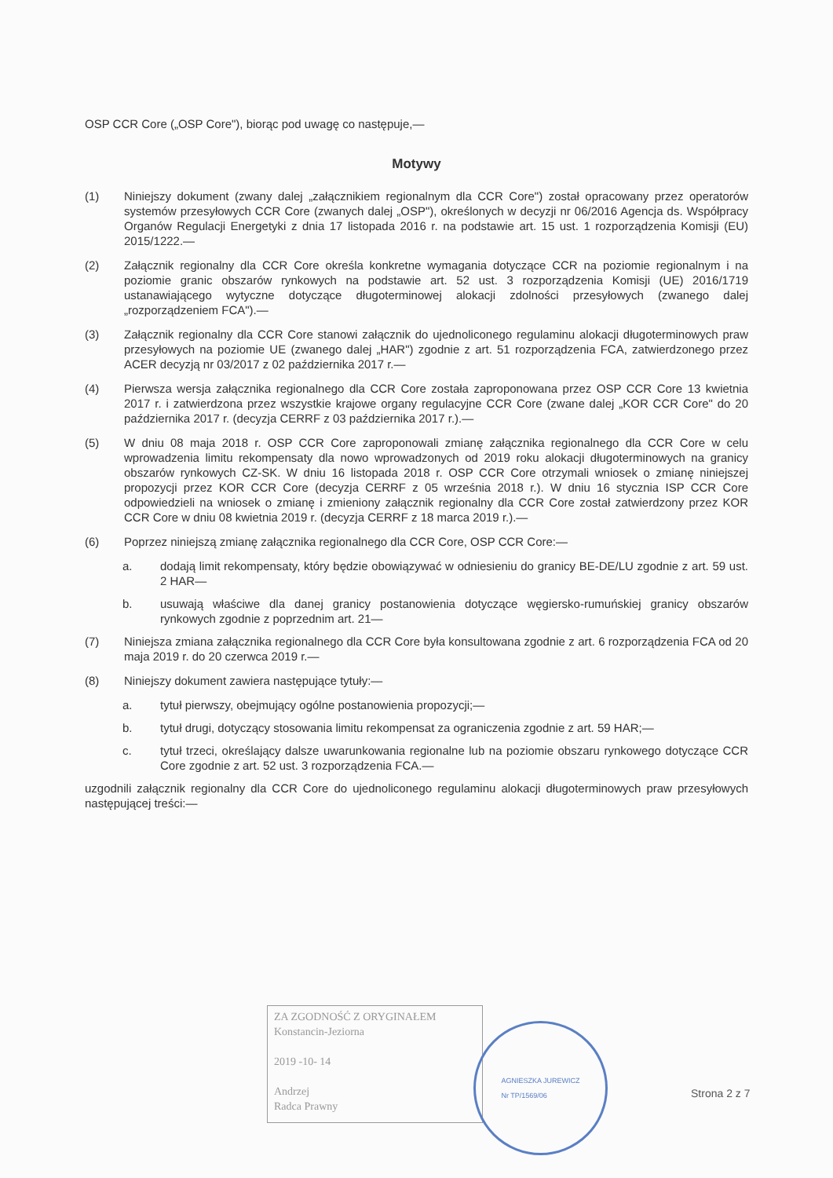OSP CCR Core („OSP Core"), biorąc pod uwagę co następuje,—
Motywy
(1) Niniejszy dokument (zwany dalej „załącznikiem regionalnym dla CCR Core") został opracowany przez operatorów systemów przesyłowych CCR Core (zwanych dalej „OSP"), określonych w decyzji nr 06/2016 Agencja ds. Współpracy Organów Regulacji Energetyki z dnia 17 listopada 2016 r. na podstawie art. 15 ust. 1 rozporządzenia Komisji (EU) 2015/1222.—
(2) Załącznik regionalny dla CCR Core określa konkretne wymagania dotyczące CCR na poziomie regionalnym i na poziomie granic obszarów rynkowych na podstawie art. 52 ust. 3 rozporządzenia Komisji (UE) 2016/1719 ustanawiającego wytyczne dotyczące długoterminowej alokacji zdolności przesyłowych (zwanego dalej „rozporządzeniem FCA").—
(3) Załącznik regionalny dla CCR Core stanowi załącznik do ujednoliconego regulaminu alokacji długoterminowych praw przesyłowych na poziomie UE (zwanego dalej „HAR") zgodnie z art. 51 rozporządzenia FCA, zatwierdzonego przez ACER decyzją nr 03/2017 z 02 października 2017 r.—
(4) Pierwsza wersja załącznika regionalnego dla CCR Core została zaproponowana przez OSP CCR Core 13 kwietnia 2017 r. i zatwierdzona przez wszystkie krajowe organy regulacyjne CCR Core (zwane dalej „KOR CCR Core" do 20 października 2017 r. (decyzja CERRF z 03 października 2017 r.).—
(5) W dniu 08 maja 2018 r. OSP CCR Core zaproponowali zmianę załącznika regionalnego dla CCR Core w celu wprowadzenia limitu rekompensaty dla nowo wprowadzonych od 2019 roku alokacji długoterminowych na granicy obszarów rynkowych CZ-SK. W dniu 16 listopada 2018 r. OSP CCR Core otrzymali wniosek o zmianę niniejszej propozycji przez KOR CCR Core (decyzja CERRF z 05 września 2018 r.). W dniu 16 stycznia ISP CCR Core odpowiedzieli na wniosek o zmianę i zmieniony załącznik regionalny dla CCR Core został zatwierdzony przez KOR CCR Core w dniu 08 kwietnia 2019 r. (decyzja CERRF z 18 marca 2019 r.).—
(6) Poprzez niniejszą zmianę załącznika regionalnego dla CCR Core, OSP CCR Core:—
a. dodają limit rekompensaty, który będzie obowiązywać w odniesieniu do granicy BE-DE/LU zgodnie z art. 59 ust. 2 HAR—
b. usuwają właściwe dla danej granicy postanowienia dotyczące węgiersko-rumuńskiej granicy obszarów rynkowych zgodnie z poprzednim art. 21—
(7) Niniejsza zmiana załącznika regionalnego dla CCR Core była konsultowana zgodnie z art. 6 rozporządzenia FCA od 20 maja 2019 r. do 20 czerwca 2019 r.—
(8) Niniejszy dokument zawiera następujące tytuły:—
a. tytuł pierwszy, obejmujący ogólne postanowienia propozycji;—
b. tytuł drugi, dotyczący stosowania limitu rekompensat za ograniczenia zgodnie z art. 59 HAR;—
c. tytuł trzeci, określający dalsze uwarunkowania regionalne lub na poziomie obszaru rynkowego dotyczące CCR Core zgodnie z art. 52 ust. 3 rozporządzenia FCA.—
uzgodnili załącznik regionalny dla CCR Core do ujednoliconego regulaminu alokacji długoterminowych praw przesyłowych następującej treści:—
ZA ZGODNOŚĆ Z ORYGINAŁEM
Konstancin-Jeziorna
2019 -10- 14
Andrzej
Radca Prawny
AGNIESZKA JUREWICZ
Nr TP/1569/06
Strona 2 z 7